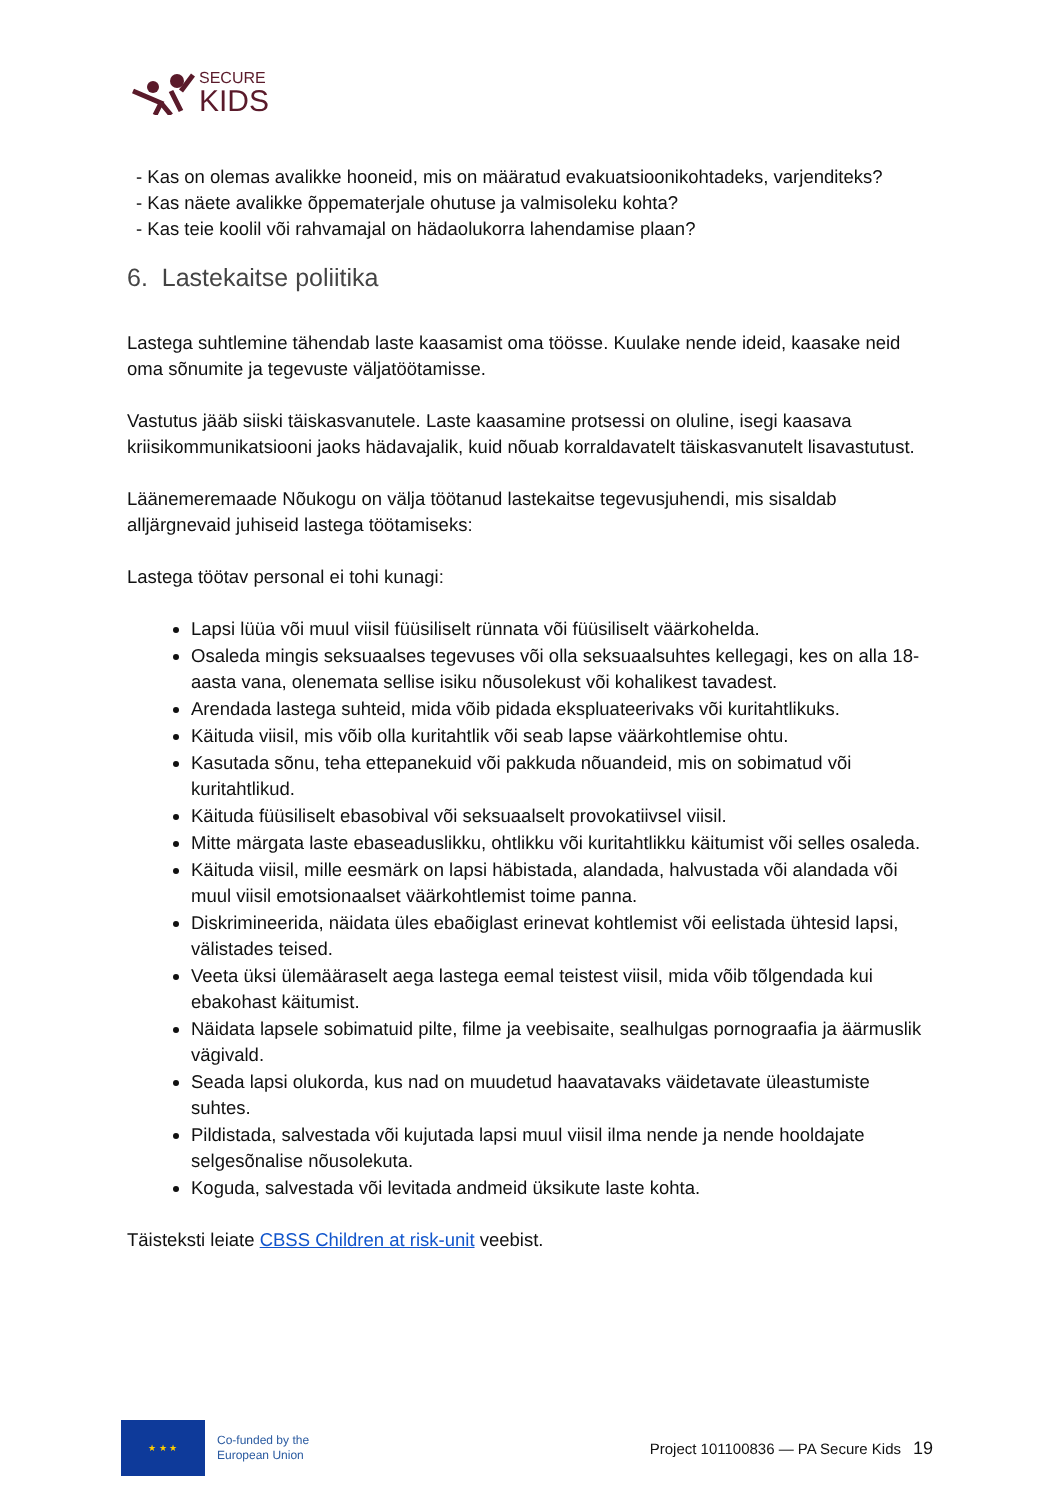SECURE
KIDS
- Kas on olemas avalikke hooneid, mis on määratud evakuatsioonikohtadeks, varjenditeks?
- Kas näete avalikke õppematerjale ohutuse ja valmisoleku kohta?
- Kas teie koolil või rahvamajal on hädaolukorra lahendamise plaan?
6. Lastekaitse poliitika
Lastega suhtlemine tähendab laste kaasamist oma töösse. Kuulake nende ideid, kaasake neid oma sõnumite ja tegevuste väljatöötamisse.
Vastutus jääb siiski täiskasvanutele. Laste kaasamine protsessi on oluline, isegi kaasava kriisikommunikatsiooni jaoks hädavajalik, kuid nõuab korraldavatelt täiskasvanutelt lisavastutust.
Läänemeremaade Nõukogu on välja töötanud lastekaitse tegevusjuhendi, mis sisaldab alljärgnevaid juhiseid lastega töötamiseks:
Lastega töötav personal ei tohi kunagi:
Lapsi lüüa või muul viisil füüsiliselt rünnata või füüsiliselt väärkohelda.
Osaleda mingis seksuaalses tegevuses või olla seksuaalsuhtes kellegagi, kes on alla 18-aasta vana, olenemata sellise isiku nõusolekust või kohalikest tavadest.
Arendada lastega suhteid, mida võib pidada ekspluateerivaks või kuritahtlikuks.
Käituda viisil, mis võib olla kuritahtlik või seab lapse väärkohtlemise ohtu.
Kasutada sõnu, teha ettepanekuid või pakkuda nõuandeid, mis on sobimatud või kuritahtlikud.
Käituda füüsiliselt ebasobival või seksuaalselt provokatiivsel viisil.
Mitte märgata laste ebaseaduslikku, ohtlikku või kuritahtlikku käitumist või selles osaleda.
Käituda viisil, mille eesmärk on lapsi häbistada, alandada, halvustada või alandada või muul viisil emotsionaalset väärkohtlemist toime panna.
Diskrimineerida, näidata üles ebaõiglast erinevat kohtlemist või eelistada ühtesid lapsi, välistades teised.
Veeta üksi ülemääraselt aega lastega eemal teistest viisil, mida võib tõlgendada kui ebakohast käitumist.
Näidata lapsele sobimatuid pilte, filme ja veebisaite, sealhulgas pornograafia ja äärmuslik vägivald.
Seada lapsi olukorda, kus nad on muudetud haavatavaks väidetavate üleastumiste suhtes.
Pildistada, salvestada või kujutada lapsi muul viisil ilma nende ja nende hooldajate selgesõnalise nõusolekuta.
Koguda, salvestada või levitada andmeid üksikute laste kohta.
Täisteksti leiate CBSS Children at risk-unit veebist.
★ ★ ★
Co-funded by the
European Union
Project 101100836 — PA Secure Kids 19